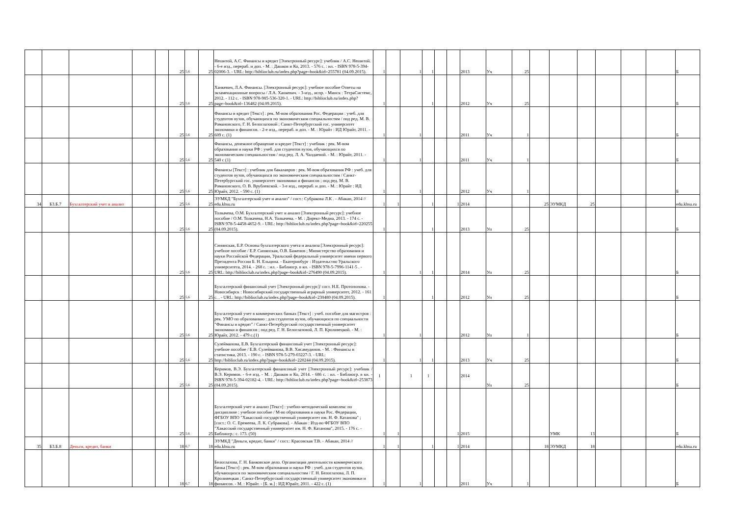| | | | | | 25 | 5,6 | 25 | Нешитой, А.С. Финансы и кредит [Электронный ресурс]: учебник / А.С. Нешитой. - 6-е изд., перераб. и доп. - М. : Дашков и Ко, 2013. - 576 с. : ил. - ISBN 978-5-394-02006-3. - URL: http://biblioclub.ru/index.php?page=book&id=255781 (04.09.2015). | 1 | | 1 | 1 | | | 2013 | Уч | 25 | | | | | | | Б |
| | | | | | 25 | 5,6 | 25 | Ханкевич, Л.А. Финансы. [Электронный ресурс]: учебное пособие Ответы на экзаменационные вопросы / Л.А. Ханкевич. - 3-изд., испр. - Минск : ТетраСистемс, 2012. - 112 с. - ISBN 978-985-536-320-1. - URL: http://biblioclub.ru/index.php?page=book&id=136482 (04.09.2015). | 1 | | | 1 | | | 2012 | Уч | 25 | | | | | | | Б |
| | | | | | 25 | 5,6 | 25 | Финансы и кредит [Текст] : рек. М-вом образования Рос. Федерации : учеб. для студентов вузов, обучающихся по экономическим специальностям / под ред. М. В. Романовского, Г. Н. Белоглазовой ; Санкт-Петербургский гос. университет экономики и финансов. - 2-е изд., перераб. и доп. - М. : Юрайт : ИД Юрайт, 2011. - 609 с. (1) | 1 | | 1 | | | | 2011 | Уч | 1 | | | | | | | Б |
| | | | | | 25 | 5,6 | 25 | Финансы, денежное обращение и кредит [Текст] : учебник : рек. М-вом образования и науки РФ : учеб. для студентов вузов, обучающихся по экономическим специальностям / под ред. Л. А. Чалдаевой. - М. : Юрайт, 2011. - 540 с (1) | 1 | | 1 | | | | 2011 | Уч | 1 | | | | | | | Б |
| | | | | | 25 | 5,6 | 25 | Финансы [Текст] : учебник для бакалавров : рек. М-вом образования РФ : учеб. для студентов вузов, обучающихся по экономическим специальностям / Санкт-Петербургский гос. университет экономики и финансов ; под ред. М. В. Романовского, О. В. Врублевской. - 3-е изд., перераб. и доп. - М. : Юрайт : ИД Юрайт, 2012. - 590 с. (1) | 1 | | 1 | | | | 2012 | Уч | 1 | | | | | | | Б |
| 34 | Б3.Б.7 | Бухгалтерский учет и анализ | | | 25 | 5,6 | 25 | ЭУМКД "Бухгалтерский учет и анализ" / сост.: Субракова Л.К . - Абакан, 2014 // edu.khsu.ru | 1 | 1 | | 1 | | 1 | 2014 | | | 25 | ЭУМКД | 25 | | | | edu.khsu.ru |
| | | | | | 25 | 5,6 | 25 | Толкачева, О.М. Бухгалтерский учет и анализ [Электронный ресурс]: учебное пособие / О.М. Толкачева, Н.А. Толкачева. - М. : Директ-Медиа, 2013. - 174 с. - ISBN 978-5-4458-4652-9. - URL: http://biblioclub.ru/index.php?page=book&id=220255 (04.09.2015). | 1 | | | 1 | | | 2013 | Уп | 25 | | | | | | | Б |
| | | | | | 25 | 5,6 | 25 | Синянская, Е.Р. Основы бухгалтерского учета и анализа [Электронный ресурс]: учебное пособие / Е.Р. Синянская, О.В. Баженов ; Министерство образования и науки Российской Федерации, Уральский федеральный университет имени первого Президента России Б. Н. Ельцина. - Екатеринбург : Издательство Уральского университета, 2014. - 268 с. : ил. - Библиогр. в кн. - ISBN 978-5-7996-1141-5 . - URL: http://biblioclub.ru/index.php?page=book&id=276490 (04.09.2015). | 1 | | 1 | 1 | | | 2014 | Уп | 25 | | | | | | | Б |
| | | | | | 25 | 5,6 | 25 | Бухгалтерский финансовый учет [Электронный ресурс]/ сост. Н.Е. Протопопова. - Новосибирск : Новосибирский государственный аграрный университет, 2012. - 161 с. . - URL: http://biblioclub.ru/index.php?page=book&id=230480 (04.09.2015). | 1 | | | 1 | | | 2012 | Уп | 25 | | | | | | | Б |
| | | | | | 25 | 5,6 | 25 | Бухгалтерский учет в коммерческих банках [Текст] : учеб. пособие для магистров : рек. УМО по образованию : для студентов вузов, обучающихся по специальности "Финансы и кредит" / Санкт-Петербургский государственный университет экономики и финансов ; под ред. Г. Н. Белоглазовой, Л. П. Кроливецкой. - М. : Юрайт, 2012. - 479 с.(1) | 1 | | 1 | | | | 2012 | Уп | 1 | | | | | | | Б |
| | | | | | 25 | 5,6 | 25 | Сулейманова, Е.В. Бухгалтерский финансовый учет [Электронный ресурс]: учебное пособие / Е.В. Сулейманова, В.В. Хисамудинов. - М. : Финансы и статистика, 2013. - 190 с. - ISBN 978-5-279-03227-3. - URL: http://biblioclub.ru/index.php?page=book&id=220244 (04.09.2015). | 1 | | 1 | 1 | | | 2013 | Уч | 25 | | | | | | | Б |
| | | | | | 25 | 5,6 | 25 | Керимов, В.Э. Бухгалтерский финансовый учет [Электронный ресурс]: учебник / В.Э. Керимов. - 6-е изд. - М. : Дашков и Ко, 2014. - 686 с. : ил. - Библиогр. в кн. - ISBN 978-5-394-02182-4. - URL: http://biblioclub.ru/index.php?page=book&id=253873 (04.09.2015). | 1 | | 1 | 1 | | | 2014 | Уп | 25 | | | | | | | Б |
| | | | | | 25 | 5,6 | 25 | Бухгалтерский учет и анализ [Текст] : учебно-методический комплекс по дисциплине : учебное пособие / М-во образования и науки Рос. Федерации, ФГБОУ ВПО "Хакасский государственный университет им. Н. Ф. Катанова" ; [сост.: О. С. Еремеева, Л. К. Субракова]. - Абакан : Изд-во ФГБОУ ВПО "Хакасский государственный университет им. Н. Ф. Катанова", 2015. - 176 с. - Библиогр.: с. 173. (50) | 1 | 1 | | | | 1 | 2015 | | | | УМК | 13 | | | | Б |
| 35 | Б3.Б.8 | Деньги, кредит, банки | | | 18 | 6,7 | 18 | ЭУМКД "Деньги, кредит, банки" / сост.: Красовская Т.В. - Абакан, 2014 // edu.khsu.ru | 1 | 1 | | 1 | | 1 | 2014 | | | 18 | ЭУМКД | 18 | | | | edu.khsu.ru |
| | | | | | 18 | 6,7 | 18 | Белоглазова, Г. Н. Банковское дело. Организация деятельности коммерческого банка [Текст] : рек. М-вом образования и науки РФ : учеб. для студентов вузов, обучающихся по экономическим специальностям / Г. Н. Белоглазова, Л. П. Кроливецкая ; Санкт-Петербургский государственный университет экономики и финансов. - М. : Юрайт. - [Б. м.] : ИД Юрайт, 2011. - 422 с. (1) | 1 | | 1 | | | | 2011 | Уч | 1 | | | | | | | Б |